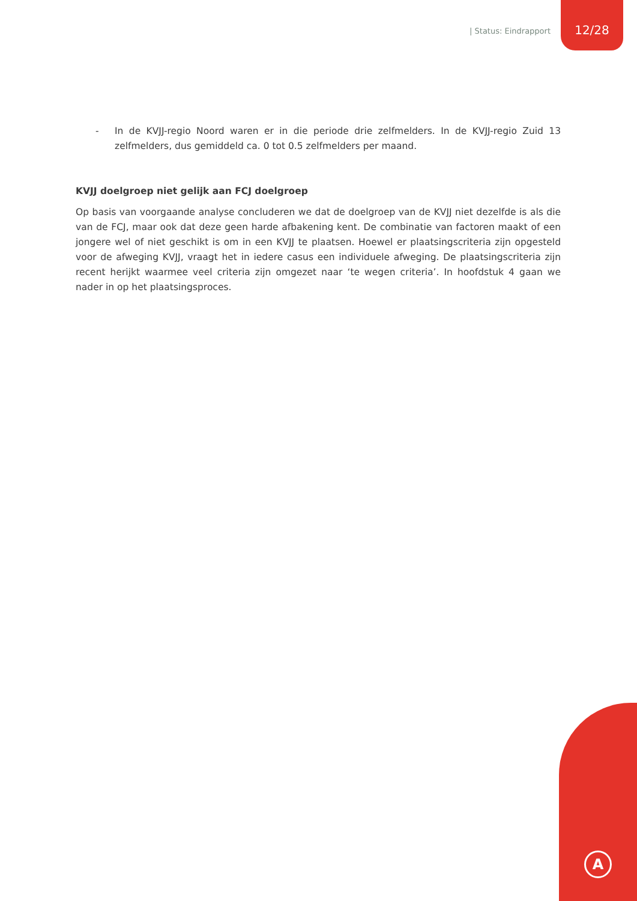| Status: Eindrapport
12/28
- In de KVJJ-regio Noord waren er in die periode drie zelfmelders. In de KVJJ-regio Zuid 13 zelfmelders, dus gemiddeld ca. 0 tot 0.5 zelfmelders per maand.
KVJJ doelgroep niet gelijk aan FCJ doelgroep
Op basis van voorgaande analyse concluderen we dat de doelgroep van de KVJJ niet dezelfde is als die van de FCJ, maar ook dat deze geen harde afbakening kent. De combinatie van factoren maakt of een jongere wel of niet geschikt is om in een KVJJ te plaatsen. Hoewel er plaatsingscriteria zijn opgesteld voor de afweging KVJJ, vraagt het in iedere casus een individuele afweging. De plaatsingscriteria zijn recent herijkt waarmee veel criteria zijn omgezet naar ‘te wegen criteria’. In hoofdstuk 4 gaan we nader in op het plaatsingsproces.
A